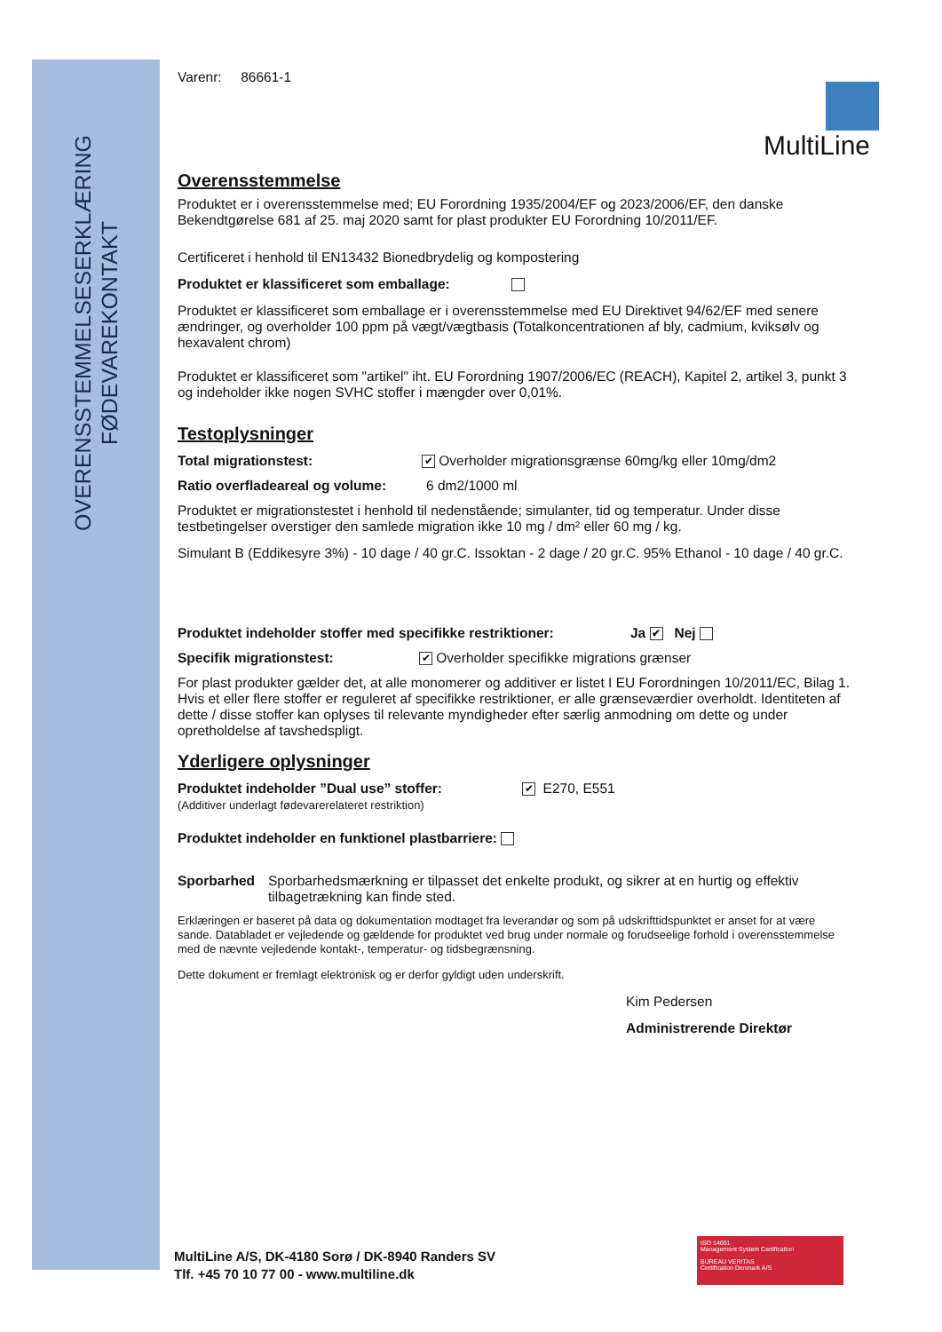OVERENSSTEMMELSESERKLÆRING
FØDEVAREKONTAKT
MultiLine
Varenr: 86661-1
Overensstemmelse
Produktet er i overensstemmelse med; EU Forordning 1935/2004/EF og 2023/2006/EF, den danske Bekendtgørelse 681 af 25. maj 2020 samt for plast produkter EU Forordning 10/2011/EF.
Certificeret i henhold til EN13432 Bionedbrydelig og kompostering
Produktet er klassificeret som emballage:
Produktet er klassificeret som emballage er i overensstemmelse med EU Direktivet 94/62/EF med senere ændringer, og overholder 100 ppm på vægt/vægtbasis (Totalkoncentrationen af bly, cadmium, kviksølv og hexavalent chrom)
Produktet er klassificeret som "artikel" iht. EU Forordning 1907/2006/EC (REACH), Kapitel 2, artikel 3, punkt 3 og indeholder ikke nogen SVHC stoffer i mængder over 0,01%.
Testoplysninger
Total migrationstest: ✔ Overholder migrationsgrænse 60mg/kg eller 10mg/dm2
Ratio overfladeareal og volume: 6 dm2/1000 ml
Produktet er migrationstestet i henhold til nedenstående; simulanter, tid og temperatur. Under disse testbetingelser overstiger den samlede migration ikke 10 mg / dm² eller 60 mg / kg.
Simulant B (Eddikesyre 3%) - 10 dage / 40 gr.C. Issoktan - 2 dage / 20 gr.C. 95% Ethanol - 10 dage / 40 gr.C.
Produktet indeholder stoffer med specifikke restriktioner: Ja ✔ Nej
Specifik migrationstest: ✔ Overholder specifikke migrations grænser
For plast produkter gælder det, at alle monomerer og additiver er listet I EU Forordningen 10/2011/EC, Bilag 1. Hvis et eller flere stoffer er reguleret af specifikke restriktioner, er alle grænseværdier overholdt. Identiteten af dette / disse stoffer kan oplyses til relevante myndigheder efter særlig anmodning om dette og under opretholdelse af tavshedspligt.
Yderligere oplysninger
Produktet indeholder ”Dual use” stoffer:
(Additiver underlagt fødevarerelateret restriktion) ✔ E270, E551
Produktet indeholder en funktionel plastbarriere:
Sporbarhed Sporbarhedsmærkning er tilpasset det enkelte produkt, og sikrer at en hurtig og effektiv tilbagetrækning kan finde sted.
Erklæringen er baseret på data og dokumentation modtaget fra leverandør og som på udskrifttidspunktet er anset for at være sande. Databladet er vejledende og gældende for produktet ved brug under normale og forudseelige forhold i overensstemmelse med de nævnte vejledende kontakt-, temperatur- og tidsbegrænsning.
Dette dokument er fremlagt elektronisk og er derfor gyldigt uden underskrift.
Kim Pedersen
Administrerende Direktør
MultiLine A/S, DK-4180 Sorø / DK-8940 Randers SV
Tlf. +45 70 10 77 00 - www.multiline.dk
ISO 14001
Management System Certification
BUREAU VERITAS
Certification Denmark A/S